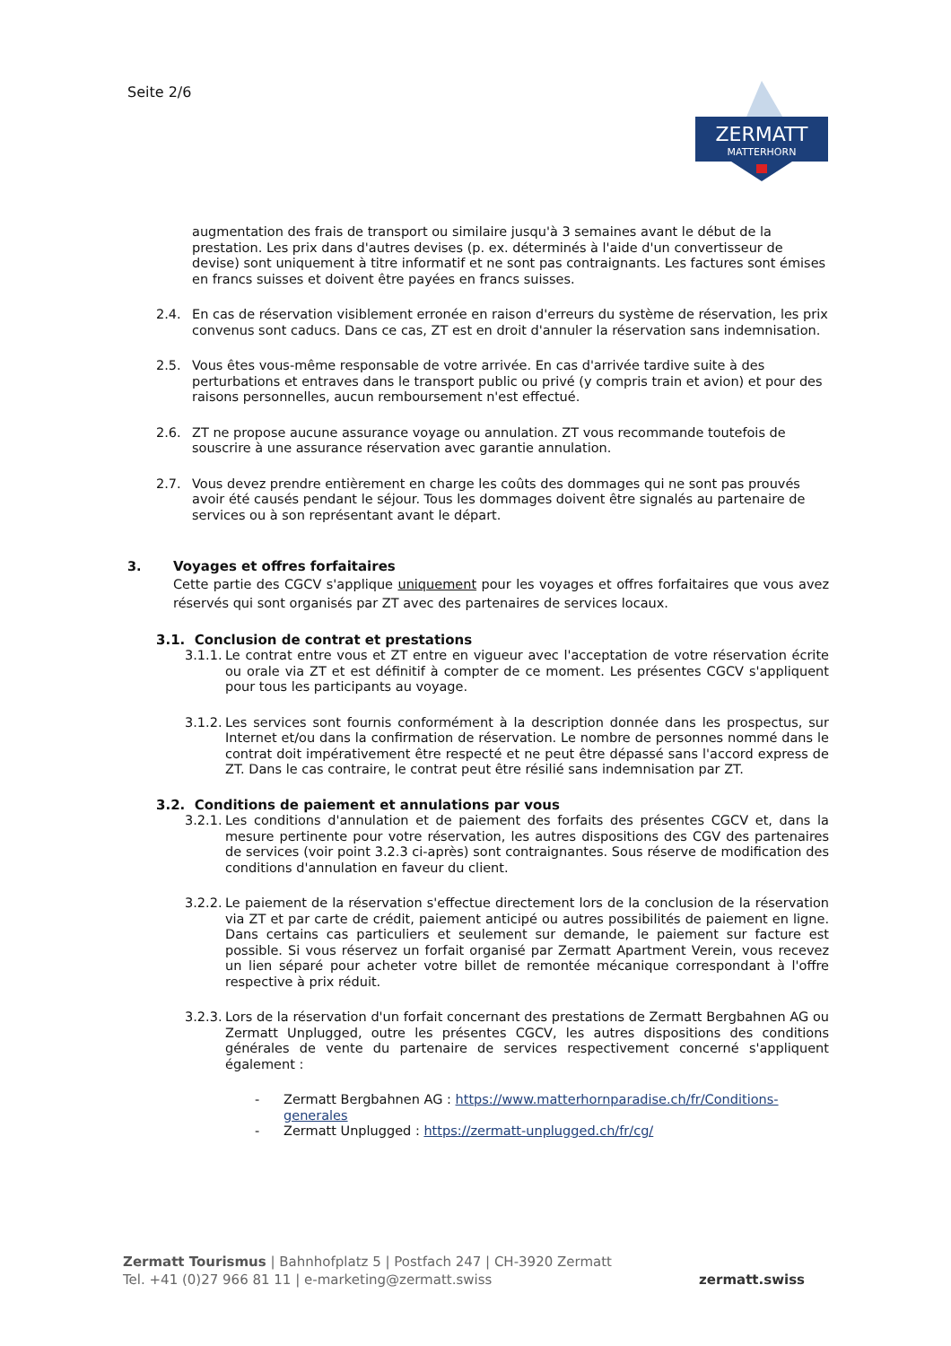Seite 2/6
ZERMATT
MATTERHORN
augmentation des frais de transport ou similaire jusqu'à 3 semaines avant le début de la prestation. Les prix dans d'autres devises (p. ex. déterminés à l'aide d'un convertisseur de devise) sont uniquement à titre informatif et ne sont pas contraignants. Les factures sont émises en francs suisses et doivent être payées en francs suisses.
2.4. En cas de réservation visiblement erronée en raison d'erreurs du système de réservation, les prix convenus sont caducs. Dans ce cas, ZT est en droit d'annuler la réservation sans indemnisation.
2.5. Vous êtes vous-même responsable de votre arrivée. En cas d'arrivée tardive suite à des perturbations et entraves dans le transport public ou privé (y compris train et avion) et pour des raisons personnelles, aucun remboursement n'est effectué.
2.6. ZT ne propose aucune assurance voyage ou annulation. ZT vous recommande toutefois de souscrire à une assurance réservation avec garantie annulation.
2.7. Vous devez prendre entièrement en charge les coûts des dommages qui ne sont pas prouvés avoir été causés pendant le séjour. Tous les dommages doivent être signalés au partenaire de services ou à son représentant avant le départ.
3. Voyages et offres forfaitaires
Cette partie des CGCV s'applique uniquement pour les voyages et offres forfaitaires que vous avez réservés qui sont organisés par ZT avec des partenaires de services locaux.
3.1. Conclusion de contrat et prestations
3.1.1.
Le contrat entre vous et ZT entre en vigueur avec l'acceptation de votre réservation écrite ou orale via ZT et est définitif à compter de ce moment. Les présentes CGCV s'appliquent pour tous les participants au voyage.
3.1.2.
Les services sont fournis conformément à la description donnée dans les prospectus, sur Internet et/ou dans la confirmation de réservation. Le nombre de personnes nommé dans le contrat doit impérativement être respecté et ne peut être dépassé sans l'accord express de ZT. Dans le cas contraire, le contrat peut être résilié sans indemnisation par ZT.
3.2. Conditions de paiement et annulations par vous
3.2.1.
Les conditions d'annulation et de paiement des forfaits des présentes CGCV et, dans la mesure pertinente pour votre réservation, les autres dispositions des CGV des partenaires de services (voir point 3.2.3 ci-après) sont contraignantes. Sous réserve de modification des conditions d'annulation en faveur du client.
3.2.2.
Le paiement de la réservation s'effectue directement lors de la conclusion de la réservation via ZT et par carte de crédit, paiement anticipé ou autres possibilités de paiement en ligne. Dans certains cas particuliers et seulement sur demande, le paiement sur facture est possible. Si vous réservez un forfait organisé par Zermatt Apartment Verein, vous recevez un lien séparé pour acheter votre billet de remontée mécanique correspondant à l'offre respective à prix réduit.
3.2.3.
Lors de la réservation d'un forfait concernant des prestations de Zermatt Bergbahnen AG ou Zermatt Unplugged, outre les présentes CGCV, les autres dispositions des conditions générales de vente du partenaire de services respectivement concerné s'appliquent également :
- Zermatt Bergbahnen AG : https://www.matterhornparadise.ch/fr/Conditions-generales
- Zermatt Unplugged : https://zermatt-unplugged.ch/fr/cg/
Zermatt Tourismus | Bahnhofplatz 5 | Postfach 247 | CH-3920 Zermatt
Tel. +41 (0)27 966 81 11 | e-marketing@zermatt.swiss
zermatt.swiss